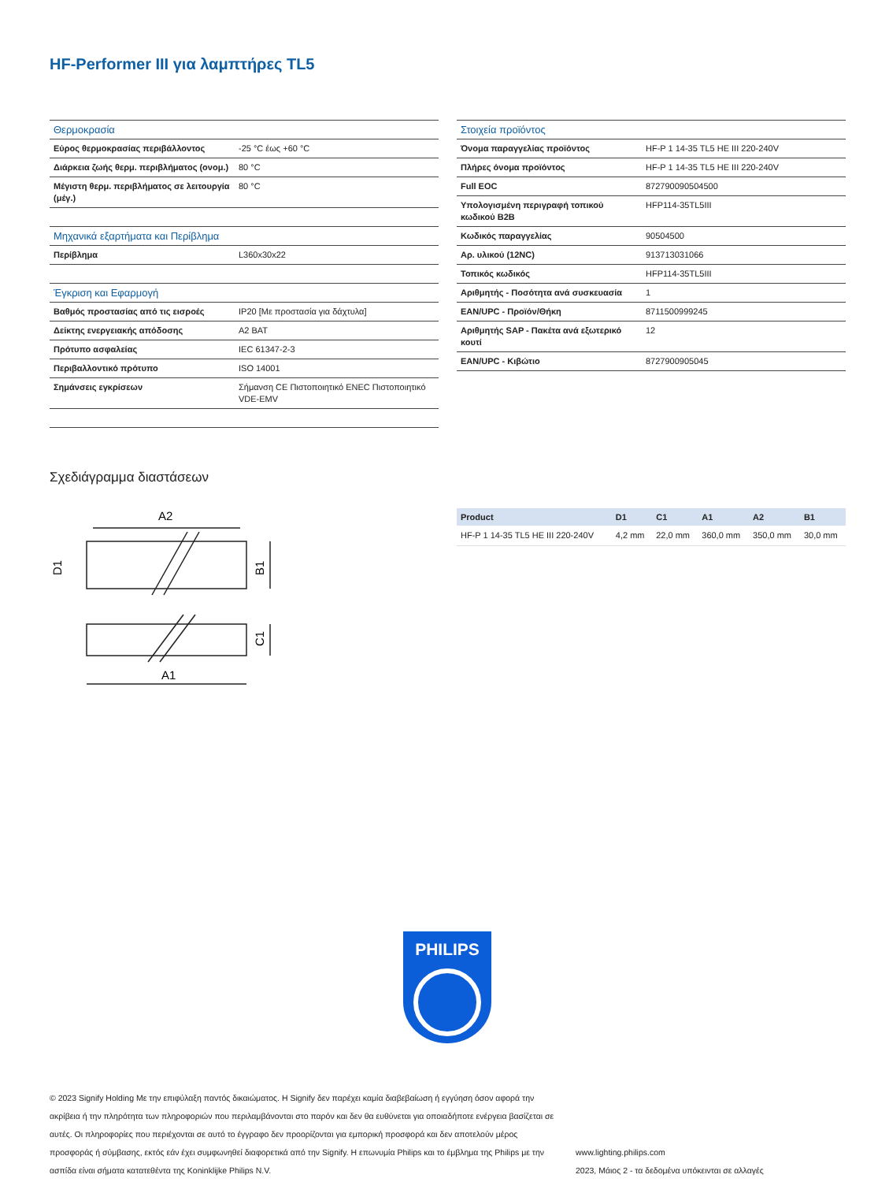HF-Performer III για λαμπτήρες TL5
| Θερμοκρασία | |
| Εύρος θερμοκρασίας περιβάλλοντος | -25 °C έως +60 °C |
| Διάρκεια ζωής θερμ. περιβλήματος (ονομ.) | 80 °C |
| Μέγιστη θερμ. περιβλήματος σε λειτουργία (μέγ.) | 80 °C |
| Μηχανικά εξαρτήματα και Περίβλημα | |
| Περίβλημα | L360x30x22 |
| Έγκριση και Εφαρμογή | |
| Βαθμός προστασίας από τις εισροές | IP20 [Με προστασία για δάχτυλα] |
| Δείκτης ενεργειακής απόδοσης | A2 BAT |
| Πρότυπο ασφαλείας | IEC 61347-2-3 |
| Περιβαλλοντικό πρότυπο | ISO 14001 |
| Σημάνσεις εγκρίσεων | Σήμανση CE Πιστοποιητικό ENEC Πιστοποιητικό VDE-EMV |
| Στοιχεία προϊόντος | |
| Όνομα παραγγελίας προϊόντος | HF-P 1 14-35 TL5 HE III 220-240V |
| Πλήρες όνομα προϊόντος | HF-P 1 14-35 TL5 HE III 220-240V |
| Full EOC | 872790090504500 |
| Υπολογισμένη περιγραφή τοπικού κωδικού B2B | HFP114-35TL5III |
| Κωδικός παραγγελίας | 90504500 |
| Αρ. υλικού (12NC) | 913713031066 |
| Τοπικός κωδικός | HFP114-35TL5III |
| Αριθμητής - Ποσότητα ανά συσκευασία | 1 |
| EAN/UPC - Προϊόν/Θήκη | 8711500999245 |
| Αριθμητής SAP - Πακέτα ανά εξωτερικό κουτί | 12 |
| EAN/UPC - Κιβώτιο | 8727900905045 |
Σχεδιάγραμμα διαστάσεων
A2
A1
D1
B1
C1
| Product | D1 | C1 | A1 | A2 | B1 |
| --- | --- | --- | --- | --- | --- |
| HF-P 1 14-35 TL5 HE III 220-240V | 4,2 mm | 22,0 mm | 360,0 mm | 350,0 mm | 30,0 mm |
PHILIPS
© 2023 Signify Holding Με την επιφύλαξη παντός δικαιώματος. Η Signify δεν παρέχει καμία διαβεβαίωση ή εγγύηση όσον αφορά την ακρίβεια ή την πληρότητα των πληροφοριών που περιλαμβάνονται στο παρόν και δεν θα ευθύνεται για οποιαδήποτε ενέργεια βασίζεται σε αυτές. Οι πληροφορίες που περιέχονται σε αυτό το έγγραφο δεν προορίζονται για εμπορική προσφορά και δεν αποτελούν μέρος προσφοράς ή σύμβασης, εκτός εάν έχει συμφωνηθεί διαφορετικά από την Signify. Η επωνυμία Philips και το έμβλημα της Philips με την ασπίδα είναι σήματα κατατεθέντα της Koninklijke Philips N.V.
www.lighting.philips.com
2023, Μάιος 2 - τα δεδομένα υπόκεινται σε αλλαγές